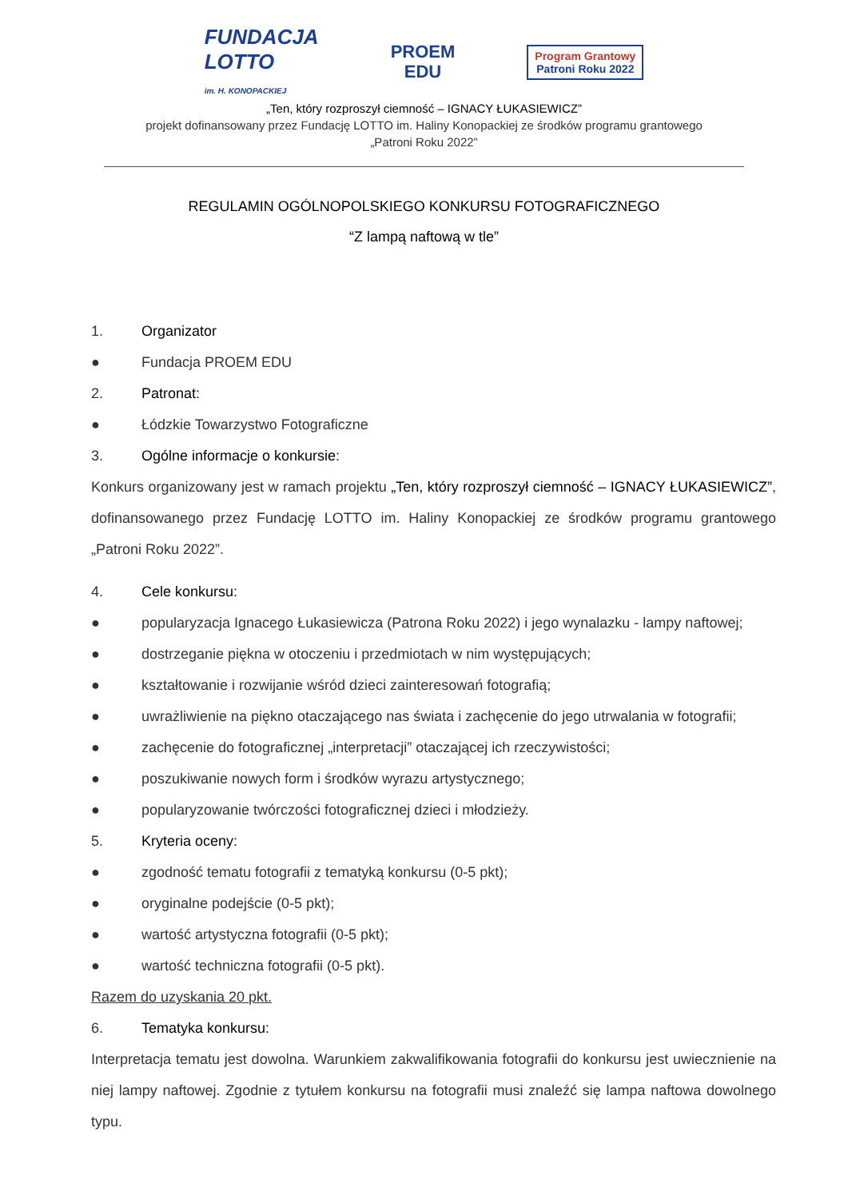FUNDACJA
LOTTO
im. H. KONOPACKIEJ
PROEM
EDU
Program Grantowy
Patroni Roku 2022
„Ten, który rozproszył ciemność – IGNACY ŁUKASIEWICZ”
projekt dofinansowany przez Fundację LOTTO im. Haliny Konopackiej ze środków programu grantowego
„Patroni Roku 2022”
REGULAMIN OGÓLNOPOLSKIEGO KONKURSU FOTOGRAFICZNEGO
“Z lampą naftową w tle”
1. Organizator
● Fundacja PROEM EDU
2. Patronat:
● Łódzkie Towarzystwo Fotograficzne
3. Ogólne informacje o konkursie:
Konkurs organizowany jest w ramach projektu „Ten, który rozproszył ciemność – IGNACY ŁUKASIEWICZ”, dofinansowanego przez Fundację LOTTO im. Haliny Konopackiej ze środków programu grantowego „Patroni Roku 2022”.
4. Cele konkursu:
● popularyzacja Ignacego Łukasiewicza (Patrona Roku 2022) i jego wynalazku - lampy naftowej;
● dostrzeganie piękna w otoczeniu i przedmiotach w nim występujących;
● kształtowanie i rozwijanie wśród dzieci zainteresowań fotografią;
● uwrażliwienie na piękno otaczającego nas świata i zachęcenie do jego utrwalania w fotografii;
● zachęcenie do fotograficznej „interpretacji” otaczającej ich rzeczywistości;
● poszukiwanie nowych form i środków wyrazu artystycznego;
● popularyzowanie twórczości fotograficznej dzieci i młodzieży.
5. Kryteria oceny:
● zgodność tematu fotografii z tematyką konkursu (0-5 pkt);
● oryginalne podejście (0-5 pkt);
● wartość artystyczna fotografii (0-5 pkt);
● wartość techniczna fotografii (0-5 pkt).
Razem do uzyskania 20 pkt.
6. Tematyka konkursu:
Interpretacja tematu jest dowolna. Warunkiem zakwalifikowania fotografii do konkursu jest uwiecznienie na niej lampy naftowej. Zgodnie z tytułem konkursu na fotografii musi znaleźć się lampa naftowa dowolnego typu.